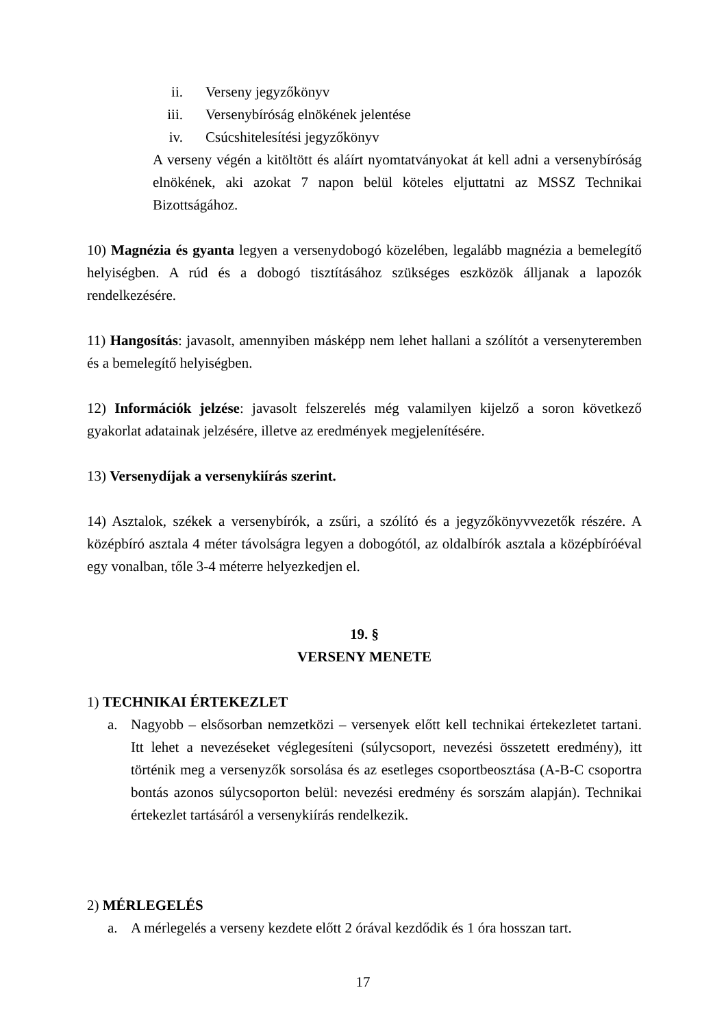ii. Verseny jegyzőkönyv
iii. Versenybíróság elnökének jelentése
iv. Csúcshitelesítési jegyzőkönyv
A verseny végén a kitöltött és aláírt nyomtatványokat át kell adni a versenybíróság elnökének, aki azokat 7 napon belül köteles eljuttatni az MSSZ Technikai Bizottságához.
10) Magnézia és gyanta legyen a versenydobogó közelében, legalább magnézia a bemelegítő helyiségben. A rúd és a dobogó tisztításához szükséges eszközök álljanak a lapozók rendelkezésére.
11) Hangosítás: javasolt, amennyiben másképp nem lehet hallani a szólítót a versenyteremben és a bemelegítő helyiségben.
12) Információk jelzése: javasolt felszerelés még valamilyen kijelző a soron következő gyakorlat adatainak jelzésére, illetve az eredmények megjelenítésére.
13) Versenydíjak a versenykiírás szerint.
14) Asztalok, székek a versenybírók, a zsűri, a szólító és a jegyzőkönyvvezetők részére. A középbíró asztala 4 méter távolságra legyen a dobogótól, az oldalbírók asztala a középbíróéval egy vonalban, tőle 3-4 méterre helyezkedjen el.
19. §
VERSENY MENETE
1) TECHNIKAI ÉRTEKEZLET
a. Nagyobb – elsősorban nemzetközi – versenyek előtt kell technikai értekezletet tartani. Itt lehet a nevezéseket véglegesíteni (súlycsoport, nevezési összetett eredmény), itt történik meg a versenyzők sorsolása és az esetleges csoportbeosztása (A-B-C csoportra bontás azonos súlycsoporton belül: nevezési eredmény és sorszám alapján). Technikai értekezlet tartásáról a versenykiírás rendelkezik.
2) MÉRLEGELÉS
a. A mérlegelés a verseny kezdete előtt 2 órával kezdődik és 1 óra hosszan tart.
17